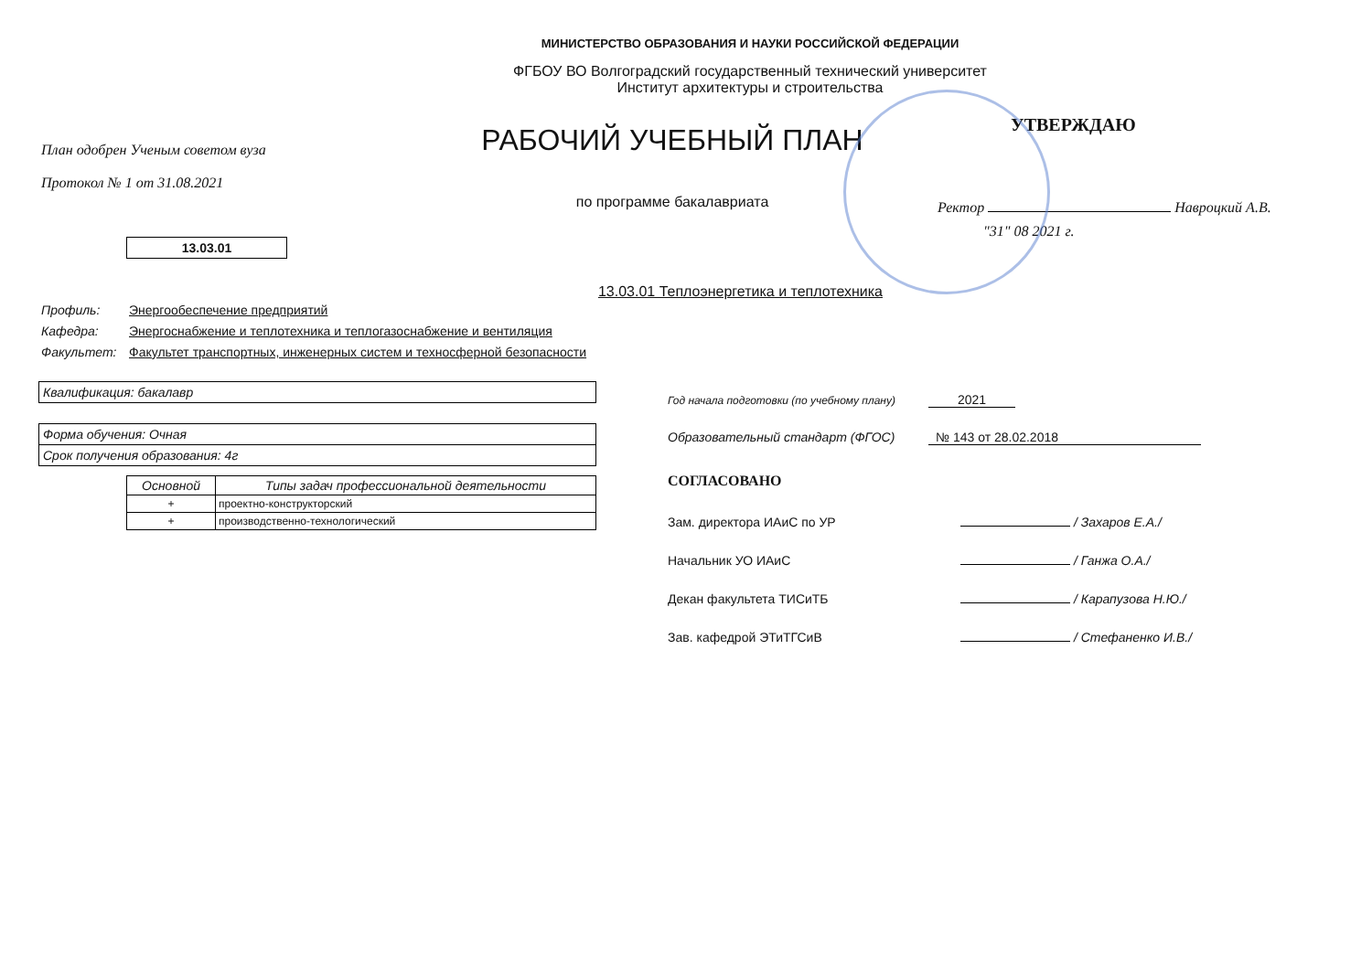МИНИСТЕРСТВО ОБРАЗОВАНИЯ И НАУКИ РОССИЙСКОЙ ФЕДЕРАЦИИ
ФГБОУ ВО Волгоградский государственный технический университет
Институт архитектуры и строительства
План одобрен Ученым советом вуза
Протокол № 1 от 31.08.2021
13.03.01
РАБОЧИЙ УЧЕБНЫЙ ПЛАН
по программе бакалавриата
13.03.01 Теплоэнергетика и теплотехника
УТВЕРЖДАЮ
Ректор Навроцкий А.В.
"31" 08 2021 г.
Профиль: Энергообеспечение предприятий
Кафедра: Энергоснабжение и теплотехника и теплогазоснабжение и вентиляция
Факультет: Факультет транспортных, инженерных систем и техносферной безопасности
Квалификация: бакалавр
Форма обучения: Очная
Срок получения образования: 4г
| Основной | Типы задач профессиональной деятельности |
| --- | --- |
| + | проектно-конструкторский |
| + | производственно-технологический |
Год начала подготовки (по учебному плану) 2021
Образовательный стандарт (ФГОС) № 143 от 28.02.2018
СОГЛАСОВАНО
Зам. директора ИАиС по УР / Захаров Е.А./
Начальник УО ИАиС / Ганжа О.А./
Декан факультета ТИСиТБ / Карапузова Н.Ю./
Зав. кафедрой ЭТиТГСиВ / Стефаненко И.В./